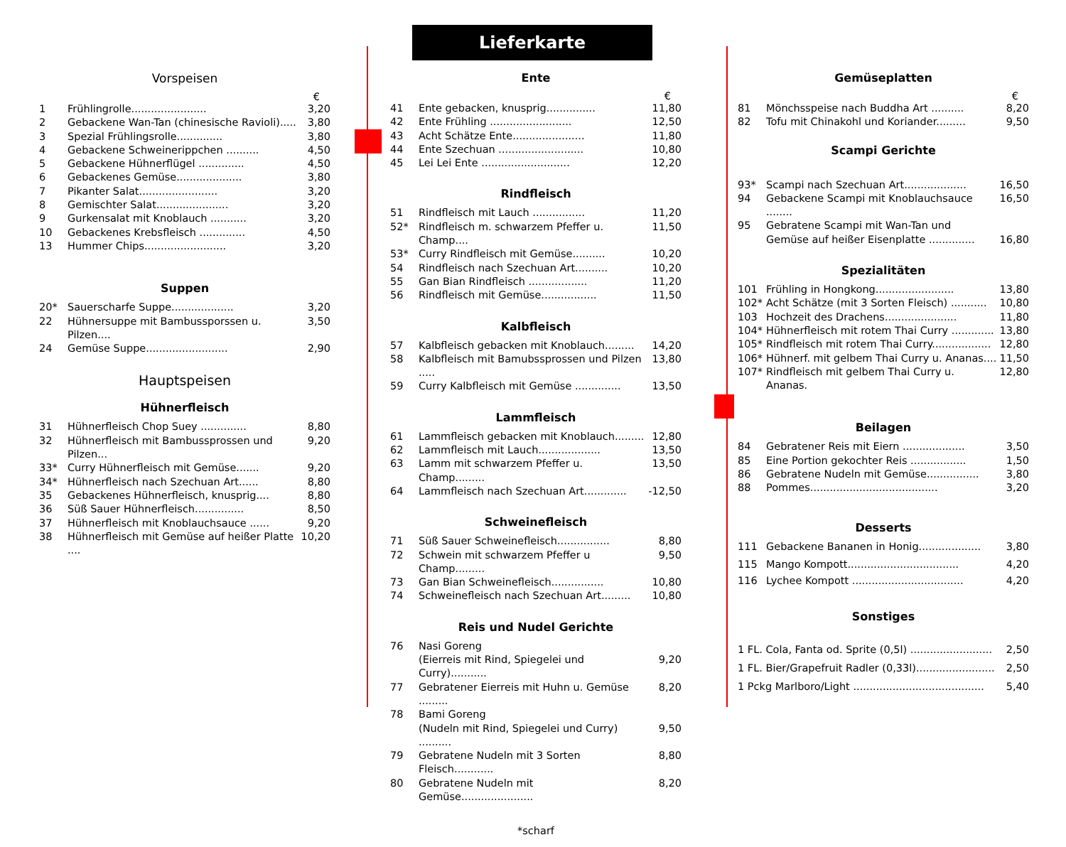Lieferkarte
Vorspeisen
€
| 1 | Frühlingrolle....................... | 3,20 |
| 2 | Gebackene Wan-Tan (chinesische Ravioli)..... | 3,80 |
| 3 | Spezial Frühlingsrolle.............. | 3,80 |
| 4 | Gebackene Schweinerippchen .......... | 4,50 |
| 5 | Gebackene Hühnerflügel .............. | 4,50 |
| 6 | Gebackenes Gemüse.................... | 3,80 |
| 7 | Pikanter Salat........................ | 3,20 |
| 8 | Gemischter Salat...................... | 3,20 |
| 9 | Gurkensalat mit Knoblauch ........... | 3,20 |
| 10 | Gebackenes Krebsfleisch .............. | 4,50 |
| 13 | Hummer Chips......................... | 3,20 |
Suppen
| 20* | Sauerscharfe Suppe................... | 3,20 |
| 22 | Hühnersuppe mit Bambussporssen u. Pilzen.... | 3,50 |
| 24 | Gemüse Suppe......................... | 2,90 |
Hauptspeisen
Hühnerfleisch
| 31 | Hühnerfleisch Chop Suey .............. | 8,80 |
| 32 | Hühnerfleisch mit Bambussprossen und Pilzen... | 9,20 |
| 33* | Curry Hühnerfleisch mit Gemüse....... | 9,20 |
| 34* | Hühnerfleisch nach Szechuan Art...... | 8,80 |
| 35 | Gebackenes Hühnerfleisch, knusprig.... | 8,80 |
| 36 | Süß Sauer Hühnerfleisch............... | 8,50 |
| 37 | Hühnerfleisch mit Knoblauchsauce ...... | 9,20 |
| 38 | Hühnerfleisch mit Gemüse auf heißer Platte .... | 10,20 |
Ente
€
| 41 | Ente gebacken, knusprig............... | 11,80 |
| 42 | Ente Frühling ......................... | 12,50 |
| 43 | Acht Schätze Ente...................... | 11,80 |
| 44 | Ente Szechuan .......................... | 10,80 |
| 45 | Lei Lei Ente ........................... | 12,20 |
Rindfleisch
| 51 | Rindfleisch mit Lauch ................ | 11,20 |
| 52* | Rindfleisch m. schwarzem Pfeffer u. Champ.... | 11,50 |
| 53* | Curry Rindfleisch mit Gemüse.......... | 10,20 |
| 54 | Rindfleisch nach Szechuan Art.......... | 10,20 |
| 55 | Gan Bian Rindfleisch .................. | 11,20 |
| 56 | Rindfleisch mit Gemüse................. | 11,50 |
Kalbfleisch
| 57 | Kalbfleisch gebacken mit Knoblauch......... | 14,20 |
| 58 | Kalbfleisch mit Bamubssprossen und Pilzen ..... | 13,80 |
| 59 | Curry Kalbfleisch mit Gemüse .............. | 13,50 |
Lammfleisch
| 61 | Lammfleisch gebacken mit Knoblauch......... | 12,80 |
| 62 | Lammfleisch mit Lauch................... | 13,50 |
| 63 | Lamm mit schwarzem Pfeffer u. Champ......... | 13,50 |
| 64 | Lammfleisch nach Szechuan Art............. | -12,50 |
Schweinefleisch
| 71 | Süß Sauer Schweinefleisch................ | 8,80 |
| 72 | Schwein mit schwarzem Pfeffer u Champ......... | 9,50 |
| 73 | Gan Bian Schweinefleisch................ | 10,80 |
| 74 | Schweinefleisch nach Szechuan Art......... | 10,80 |
Reis und Nudel Gerichte
| 76 | Nasi Goreng (Eierreis mit Rind, Spiegelei und Curry)........... | 9,20 |
| 77 | Gebratener Eierreis mit Huhn u. Gemüse ......... | 8,20 |
| 78 | Bami Goreng (Nudeln mit Rind, Spiegelei und Curry) .......... | 9,50 |
| 79 | Gebratene Nudeln mit 3 Sorten Fleisch............ | 8,80 |
| 80 | Gebratene Nudeln mit Gemüse...................... | 8,20 |
*scharf
Gemüseplatten
€
| 81 | Mönchsspeise nach Buddha Art .......... | 8,20 |
| 82 | Tofu mit Chinakohl und Koriander......... | 9,50 |
Scampi Gerichte
| 93* | Scampi nach Szechuan Art................... | 16,50 |
| 94 | Gebackene Scampi mit Knoblauchsauce ........ | 16,50 |
| 95 | Gebratene Scampi mit Wan-Tan und Gemüse auf heißer Eisenplatte .............. | 16,80 |
Spezialitäten
| 101 | Frühling in Hongkong........................ | 13,80 |
| 102* | Acht Schätze (mit 3 Sorten Fleisch) ........... | 10,80 |
| 103 | Hochzeit des Drachens...................... | 11,80 |
| 104* | Hühnerfleisch mit rotem Thai Curry ............. | 13,80 |
| 105* | Rindfleisch mit rotem Thai Curry.................. | 12,80 |
| 106* | Hühnerf. mit gelbem Thai Curry u. Ananas.... | 11,50 |
| 107* | Rindfleisch mit gelbem Thai Curry u. Ananas. | 12,80 |
Beilagen
| 84 | Gebratener Reis mit Eiern ................... | 3,50 |
| 85 | Eine Portion gekochter Reis ................. | 1,50 |
| 86 | Gebratene Nudeln mit Gemüse................ | 3,80 |
| 88 | Pommes....................................... | 3,20 |
Desserts
| 111 | Gebackene Bananen in Honig................... | 3,80 |
| 115 | Mango Kompott.................................. | 4,20 |
| 116 | Lychee Kompott .................................. | 4,20 |
Sonstiges
| 1 FL. Cola, Fanta od. Sprite (0,5l) ......................... | 2,50 |
| 1 FL. Bier/Grapefruit Radler (0,33l)........................ | 2,50 |
| 1 Pckg Marlboro/Light ........................................ | 5,40 |